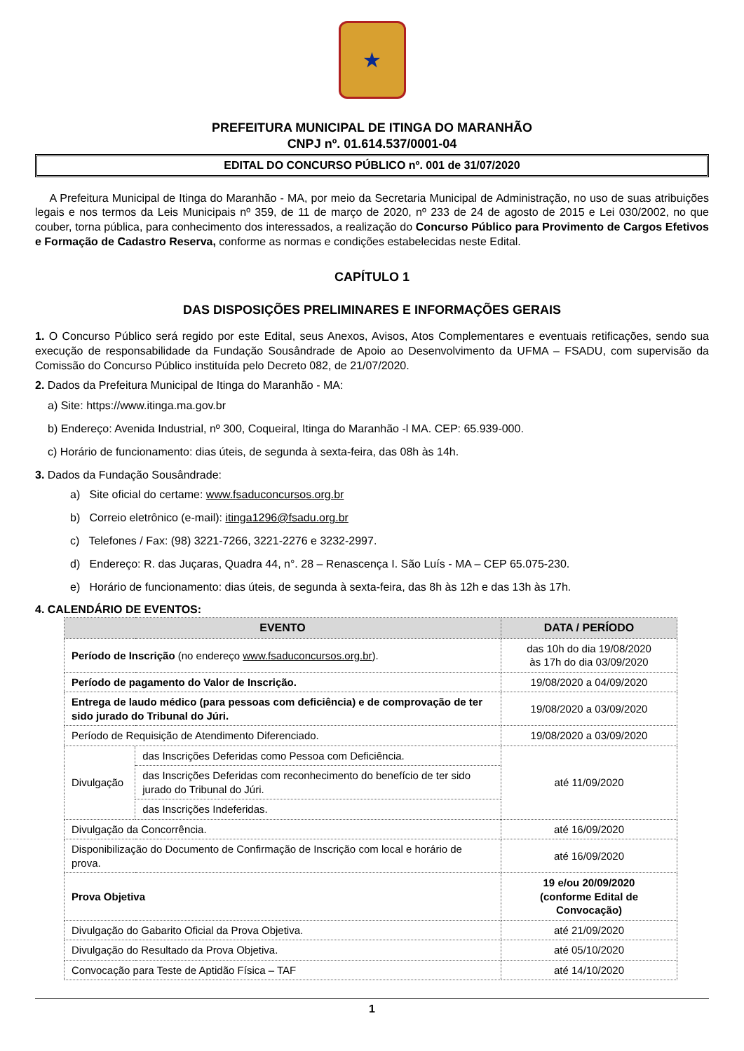★
PREFEITURA MUNICIPAL DE ITINGA DO MARANHÃO
CNPJ nº. 01.614.537/0001-04
EDITAL DO CONCURSO PÚBLICO nº. 001 de 31/07/2020
A Prefeitura Municipal de Itinga do Maranhão - MA, por meio da Secretaria Municipal de Administração, no uso de suas atribuições legais e nos termos da Leis Municipais nº 359, de 11 de março de 2020, nº 233 de 24 de agosto de 2015 e Lei 030/2002, no que couber, torna pública, para conhecimento dos interessados, a realização do Concurso Público para Provimento de Cargos Efetivos e Formação de Cadastro Reserva, conforme as normas e condições estabelecidas neste Edital.
CAPÍTULO 1
DAS DISPOSIÇÕES PRELIMINARES E INFORMAÇÕES GERAIS
1. O Concurso Público será regido por este Edital, seus Anexos, Avisos, Atos Complementares e eventuais retificações, sendo sua execução de responsabilidade da Fundação Sousândrade de Apoio ao Desenvolvimento da UFMA – FSADU, com supervisão da Comissão do Concurso Público instituída pelo Decreto 082, de 21/07/2020.
2. Dados da Prefeitura Municipal de Itinga do Maranhão - MA:
a) Site: https://www.itinga.ma.gov.br
b) Endereço: Avenida Industrial, nº 300, Coqueiral, Itinga do Maranhão -l MA. CEP: 65.939-000.
c) Horário de funcionamento: dias úteis, de segunda à sexta-feira, das 08h às 14h.
3. Dados da Fundação Sousândrade:
a) Site oficial do certame: www.fsaduconcursos.org.br
b) Correio eletrônico (e-mail): itinga1296@fsadu.org.br
c) Telefones / Fax: (98) 3221-7266, 3221-2276 e 3232-2997.
d) Endereço: R. das Juçaras, Quadra 44, n°. 28 – Renascença I. São Luís - MA – CEP 65.075-230.
e) Horário de funcionamento: dias úteis, de segunda à sexta-feira, das 8h às 12h e das 13h às 17h.
4. CALENDÁRIO DE EVENTOS:
| EVENTO | | DATA / PERÍODO |
| --- | --- | --- |
| Período de Inscrição (no endereço www.fsaduconcursos.org.br ). | | das 10h do dia 19/08/2020 às 17h do dia 03/09/2020 |
| Período de pagamento do Valor de Inscrição. | | 19/08/2020 a 04/09/2020 |
| Entrega de laudo médico (para pessoas com deficiência) e de comprovação de ter sido jurado do Tribunal do Júri. | | 19/08/2020 a 03/09/2020 |
| Período de Requisição de Atendimento Diferenciado. | | 19/08/2020 a 03/09/2020 |
| Divulgação | das Inscrições Deferidas como Pessoa com Deficiência. | até 11/09/2020 |
| | das Inscrições Deferidas com reconhecimento do benefício de ter sido jurado do Tribunal do Júri. | |
| | das Inscrições Indeferidas. | |
| Divulgação da Concorrência. | | até 16/09/2020 |
| Disponibilização do Documento de Confirmação de Inscrição com local e horário de prova. | | até 16/09/2020 |
| Prova Objetiva | | 19 e/ou 20/09/2020 (conforme Edital de Convocação) |
| Divulgação do Gabarito Oficial da Prova Objetiva. | | até 21/09/2020 |
| Divulgação do Resultado da Prova Objetiva. | | até 05/10/2020 |
| Convocação para Teste de Aptidão Física – TAF | | até 14/10/2020 |
1